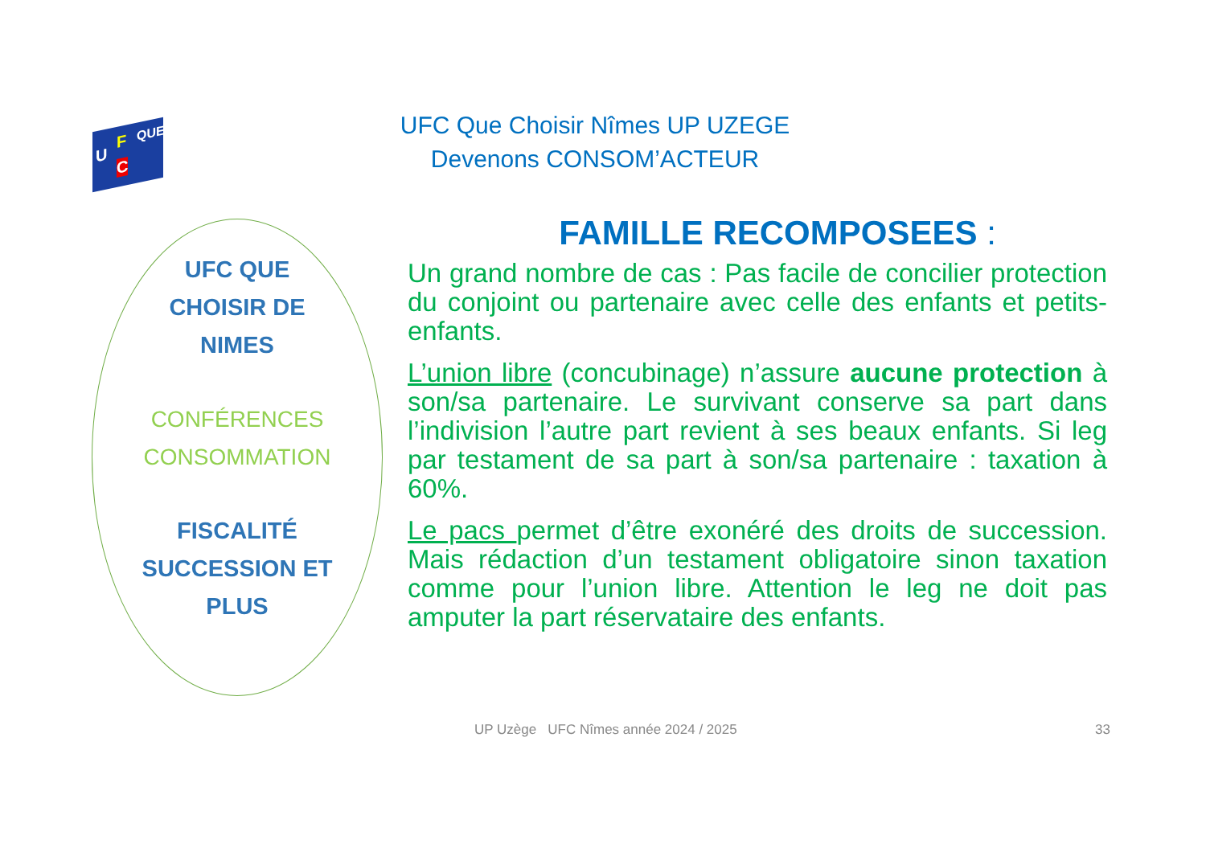U
F
C
QUE
UFC Que Choisir Nîmes UP UZEGE
Devenons CONSOM’ACTEUR
UFC QUE
CHOISIR DE
NIMES
CONFÉRENCES
CONSOMMATION
FISCALITÉ
SUCCESSION ET
PLUS
FAMILLE RECOMPOSEES :
Un grand nombre de cas : Pas facile de concilier protection du conjoint ou partenaire avec celle des enfants et petits-enfants.
L’union libre (concubinage) n’assure aucune protection à son/sa partenaire. Le survivant conserve sa part dans l’indivision l’autre part revient à ses beaux enfants. Si leg par testament de sa part à son/sa partenaire : taxation à 60%.
Le pacs permet d’être exonéré des droits de succession. Mais rédaction d’un testament obligatoire sinon taxation comme pour l’union libre. Attention le leg ne doit pas amputer la part réservataire des enfants.
UP Uzège UFC Nîmes année 2024 / 2025
33